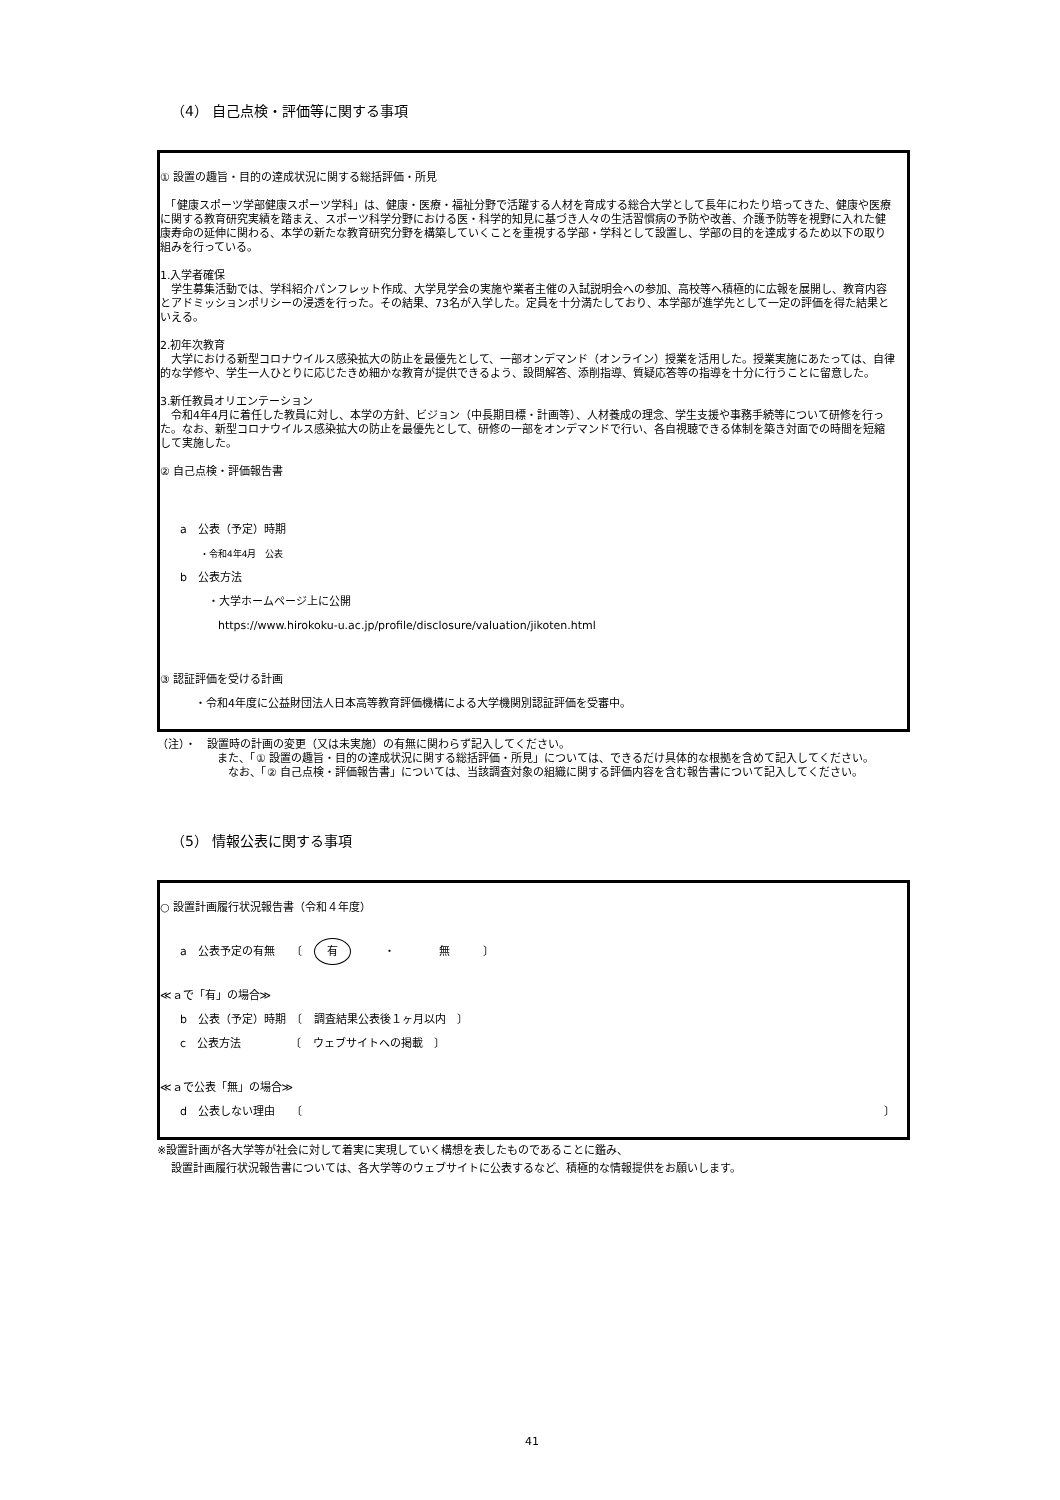（4） 自己点検・評価等に関する事項
① 設置の趣旨・目的の達成状況に関する総括評価・所見
　「健康スポーツ学部健康スポーツ学科」は、健康・医療・福祉分野で活躍する人材を育成する総合大学として長年にわたり培ってきた、健康や医療に関する教育研究実績を踏まえ、スポーツ科学分野における医・科学的知見に基づき人々の生活習慣病の予防や改善、介護予防等を視野に入れた健康寿命の延伸に関わる、本学の新たな教育研究分野を構築していくことを重視する学部・学科として設置し、学部の目的を達成するため以下の取り組みを行っている。
1.入学者確保
　学生募集活動では、学科紹介パンフレット作成、大学見学会の実施や業者主催の入試説明会への参加、高校等へ積極的に広報を展開し、教育内容とアドミッションポリシーの浸透を行った。その結果、73名が入学した。定員を十分満たしており、本学部が進学先として一定の評価を得た結果といえる。
2.初年次教育
　大学における新型コロナウイルス感染拡大の防止を最優先として、一部オンデマンド（オンライン）授業を活用した。授業実施にあたっては、自律的な学修や、学生一人ひとりに応じたきめ細かな教育が提供できるよう、設問解答、添削指導、質疑応答等の指導を十分に行うことに留意した。
3.新任教員オリエンテーション
　令和4年4月に着任した教員に対し、本学の方針、ビジョン（中長期目標・計画等）、人材養成の理念、学生支援や事務手続等について研修を行った。なお、新型コロナウイルス感染拡大の防止を最優先として、研修の一部をオンデマンドで行い、各自視聴できる体制を築き対面での時間を短縮して実施した。
② 自己点検・評価報告書
a　公表（予定）時期
・令和4年4月　公表
b　公表方法
・大学ホームページ上に公開
https://www.hirokoku-u.ac.jp/profile/disclosure/valuation/jikoten.html
③ 認証評価を受ける計画
・令和4年度に公益財団法人日本高等教育評価機構による大学機関別認証評価を受審中。
（注）・　設置時の計画の変更（又は未実施）の有無に関わらず記入してください。
また、「① 設置の趣旨・目的の達成状況に関する総括評価・所見」については、できるだけ具体的な根拠を含めて記入してください。
　なお、「② 自己点検・評価報告書」については、当該調査対象の組織に関する評価内容を含む報告書について記入してください。
（5） 情報公表に関する事項
○ 設置計画履行状況報告書（令和４年度）
a　公表予定の有無　　〔　有　　　・　　　　無　　　〕
≪ａで「有」の場合≫
b　公表（予定）時期　〔　調査結果公表後１ヶ月以内　〕
c　公表方法　　　　　〔　ウェブサイトへの掲載　〕
≪ａで公表「無」の場合≫
d　公表しない理由　　〔 〕
※設置計画が各大学等が社会に対して着実に実現していく構想を表したものであることに鑑み、
設置計画履行状況報告書については、各大学等のウェブサイトに公表するなど、積極的な情報提供をお願いします。
41